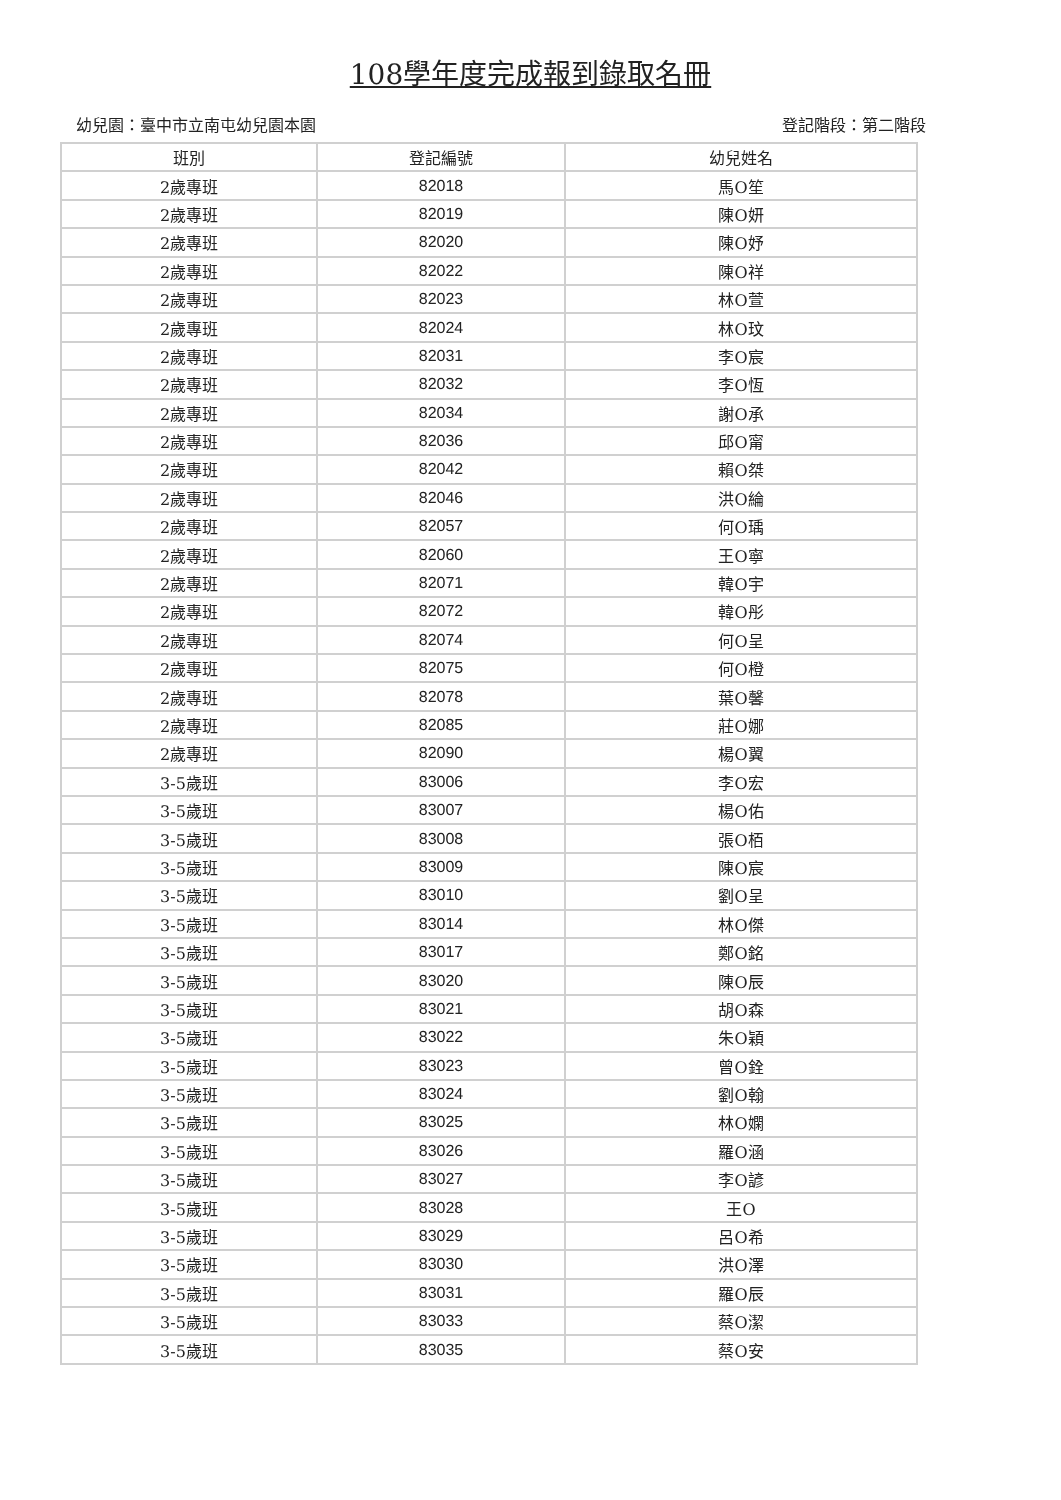108學年度完成報到錄取名冊
幼兒園：臺中市立南屯幼兒園本園 登記階段：第二階段
| 班別 | 登記編號 | 幼兒姓名 |
| --- | --- | --- |
| 2歲專班 | 82018 | 馬O笙 |
| 2歲專班 | 82019 | 陳O妍 |
| 2歲專班 | 82020 | 陳O妤 |
| 2歲專班 | 82022 | 陳O祥 |
| 2歲專班 | 82023 | 林O萱 |
| 2歲專班 | 82024 | 林O玟 |
| 2歲專班 | 82031 | 李O宸 |
| 2歲專班 | 82032 | 李O恆 |
| 2歲專班 | 82034 | 謝O承 |
| 2歲專班 | 82036 | 邱O甯 |
| 2歲專班 | 82042 | 賴O桀 |
| 2歲專班 | 82046 | 洪O綸 |
| 2歲專班 | 82057 | 何O瑀 |
| 2歲專班 | 82060 | 王O寧 |
| 2歲專班 | 82071 | 韓O宇 |
| 2歲專班 | 82072 | 韓O彤 |
| 2歲專班 | 82074 | 何O呈 |
| 2歲專班 | 82075 | 何O橙 |
| 2歲專班 | 82078 | 葉O馨 |
| 2歲專班 | 82085 | 莊O娜 |
| 2歲專班 | 82090 | 楊O翼 |
| 3-5歲班 | 83006 | 李O宏 |
| 3-5歲班 | 83007 | 楊O佑 |
| 3-5歲班 | 83008 | 張O栢 |
| 3-5歲班 | 83009 | 陳O宸 |
| 3-5歲班 | 83010 | 劉O呈 |
| 3-5歲班 | 83014 | 林O傑 |
| 3-5歲班 | 83017 | 鄭O銘 |
| 3-5歲班 | 83020 | 陳O辰 |
| 3-5歲班 | 83021 | 胡O森 |
| 3-5歲班 | 83022 | 朱O穎 |
| 3-5歲班 | 83023 | 曾O銓 |
| 3-5歲班 | 83024 | 劉O翰 |
| 3-5歲班 | 83025 | 林O嫻 |
| 3-5歲班 | 83026 | 羅O涵 |
| 3-5歲班 | 83027 | 李O諺 |
| 3-5歲班 | 83028 | 王O |
| 3-5歲班 | 83029 | 呂O希 |
| 3-5歲班 | 83030 | 洪O澤 |
| 3-5歲班 | 83031 | 羅O辰 |
| 3-5歲班 | 83033 | 蔡O潔 |
| 3-5歲班 | 83035 | 蔡O安 |